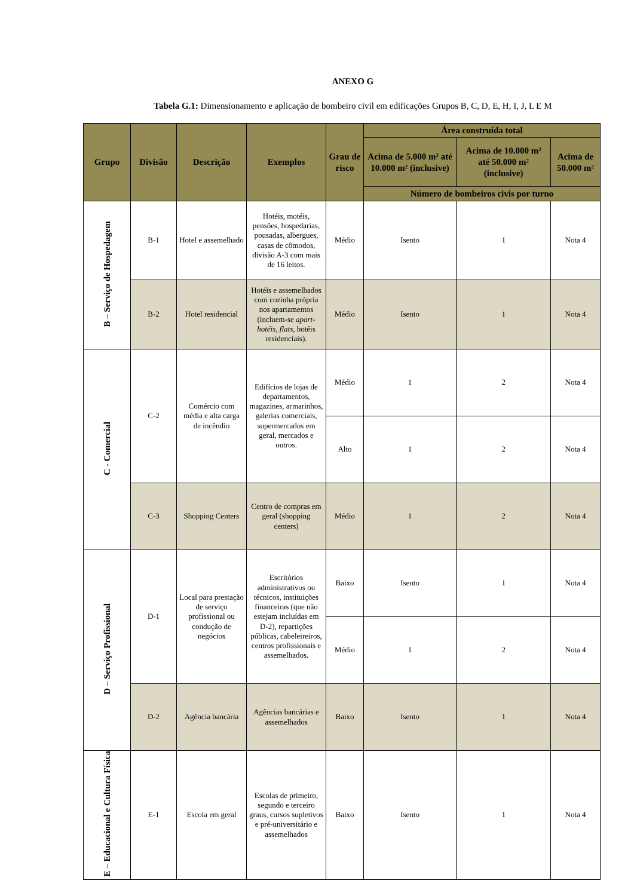ANEXO G
Tabela G.1: Dimensionamento e aplicação de bombeiro civil em edificações Grupos B, C, D, E, H, I, J, L E M
| Grupo | Divisão | Descrição | Exemplos | Grau de risco | Área construída total | | |
| --- | --- | --- | --- | --- | --- | --- | --- |
| | | | | | Acima de 5.000 m² até 10.000 m² (inclusive) | Acima de 10.000 m² até 50.000 m² (inclusive) | Acima de 50.000 m² |
| | | | | | Número de bombeiros civis por turno | | |
| B – Serviço de Hospedagem | B-1 | Hotel e assemelhado | Hotéis, motéis, pensões, hospedarias, pousadas, albergues, casas de cômodos, divisão A-3 com mais de 16 leitos. | Médio | Isento | 1 | Nota 4 |
| | B-2 | Hotel residencial | Hotéis e assemelhados com cozinha própria nos apartamentos (incluem-se apart-hotéis , flats , hotéis residenciais). | Médio | Isento | 1 | Nota 4 |
| C - Comercial | C-2 | Comércio com média e alta carga de incêndio | Edifícios de lojas de departamentos, magazines, armarinhos, galerias comerciais, supermercados em geral, mercados e outros. | Médio | 1 | 2 | Nota 4 |
| | | | | Alto | 1 | 2 | Nota 4 |
| | C-3 | Shopping Centers | Centro de compras em geral (shopping centers) | Médio | 1 | 2 | Nota 4 |
| D – Serviço Profissional | D-1 | Local para prestação de serviço profissional ou condução de negócios | Escritórios administrativos ou técnicos, instituições financeiras (que não estejam incluídas em D-2), repartições públicas, cabeleireiros, centros profissionais e assemelhados. | Baixo | Isento | 1 | Nota 4 |
| | | | | Médio | 1 | 2 | Nota 4 |
| | D-2 | Agência bancária | Agências bancárias e assemelhados | Baixo | Isento | 1 | Nota 4 |
| E – Educacional e Cultura Física | E-1 | Escola em geral | Escolas de primeiro, segundo e terceiro graus, cursos supletivos e pré-universitário e assemelhados | Baixo | Isento | 1 | Nota 4 |